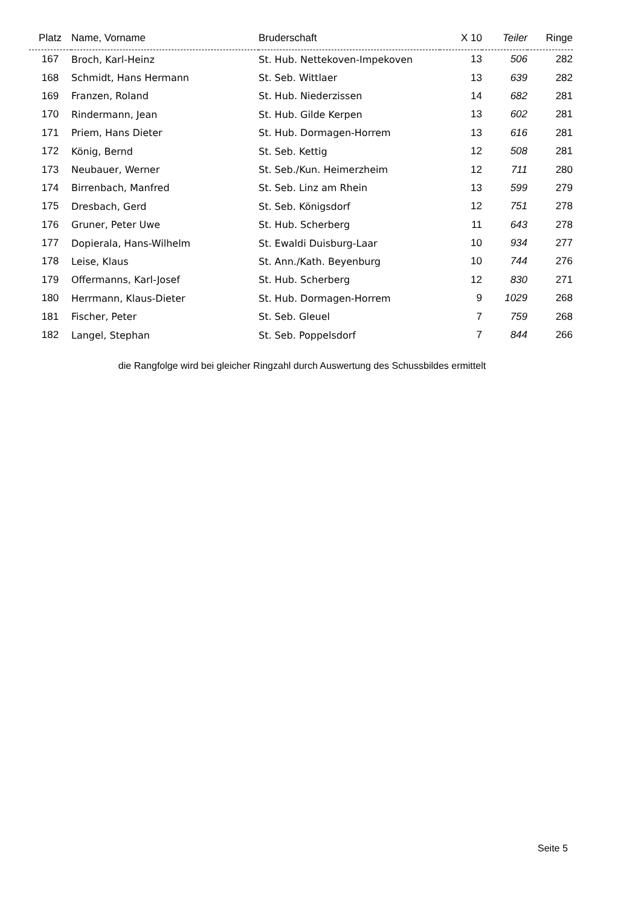| Platz | Name, Vorname | Bruderschaft | X 10 | Teiler | Ringe |
| --- | --- | --- | --- | --- | --- |
| 167 | Broch, Karl-Heinz | St. Hub. Nettekoven-Impekoven | 13 | 506 | 282 |
| 168 | Schmidt, Hans Hermann | St. Seb. Wittlaer | 13 | 639 | 282 |
| 169 | Franzen, Roland | St. Hub. Niederzissen | 14 | 682 | 281 |
| 170 | Rindermann, Jean | St. Hub. Gilde Kerpen | 13 | 602 | 281 |
| 171 | Priem, Hans Dieter | St. Hub. Dormagen-Horrem | 13 | 616 | 281 |
| 172 | König, Bernd | St. Seb. Kettig | 12 | 508 | 281 |
| 173 | Neubauer, Werner | St. Seb./Kun. Heimerzheim | 12 | 711 | 280 |
| 174 | Birrenbach, Manfred | St. Seb. Linz am Rhein | 13 | 599 | 279 |
| 175 | Dresbach, Gerd | St. Seb. Königsdorf | 12 | 751 | 278 |
| 176 | Gruner, Peter Uwe | St. Hub. Scherberg | 11 | 643 | 278 |
| 177 | Dopierala, Hans-Wilhelm | St. Ewaldi Duisburg-Laar | 10 | 934 | 277 |
| 178 | Leise, Klaus | St. Ann./Kath. Beyenburg | 10 | 744 | 276 |
| 179 | Offermanns, Karl-Josef | St. Hub. Scherberg | 12 | 830 | 271 |
| 180 | Herrmann, Klaus-Dieter | St. Hub. Dormagen-Horrem | 9 | 1029 | 268 |
| 181 | Fischer, Peter | St. Seb. Gleuel | 7 | 759 | 268 |
| 182 | Langel, Stephan | St. Seb. Poppelsdorf | 7 | 844 | 266 |
die Rangfolge wird bei gleicher Ringzahl durch Auswertung des Schussbildes ermittelt
Seite 5